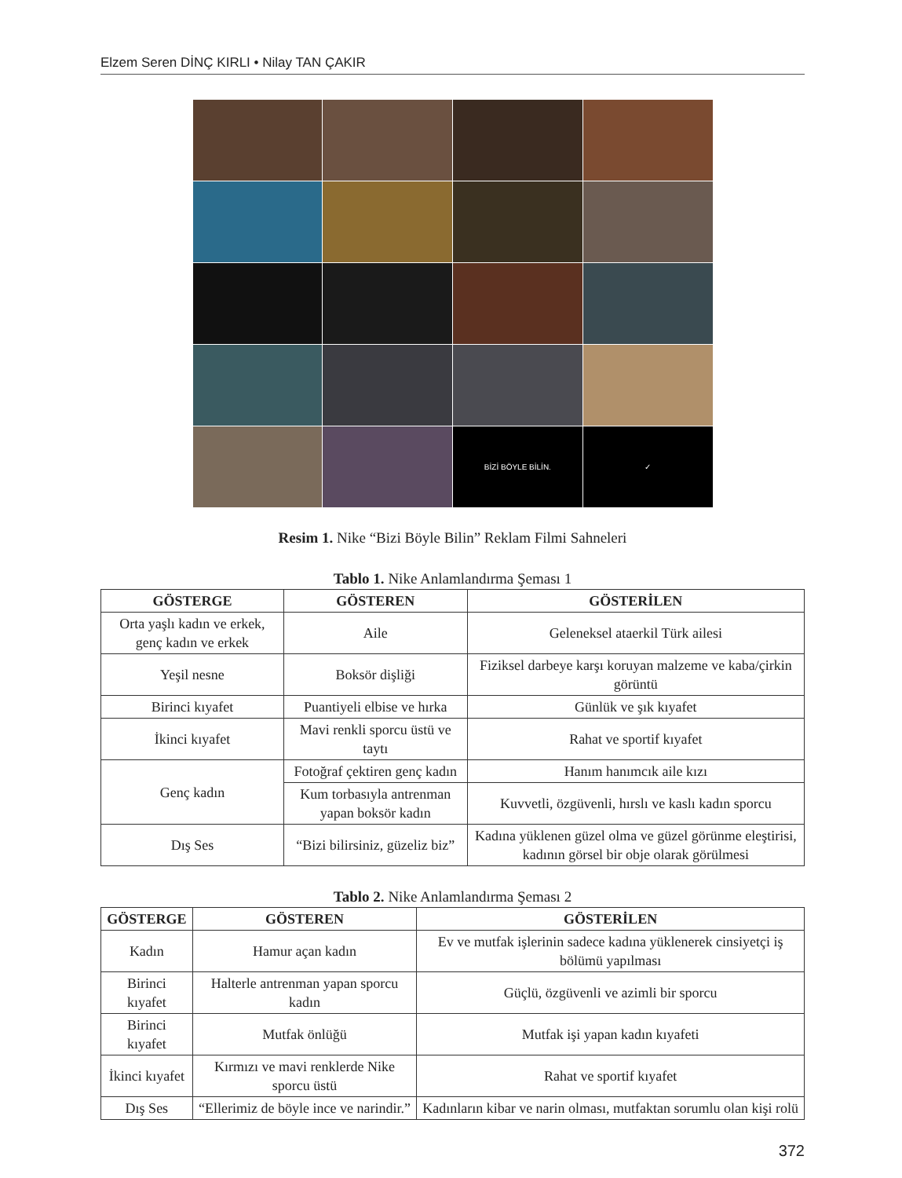Elzem Seren DİNÇ KIRLI • Nilay TAN ÇAKIR
BİZİ BÖYLE BİLİN.
✓
Resim 1. Nike “Bizi Böyle Bilin” Reklam Filmi Sahneleri
Tablo 1. Nike Anlamlandırma Şeması 1
| GÖSTERGE | GÖSTEREN | GÖSTERİLEN |
| --- | --- | --- |
| Orta yaşlı kadın ve erkek, genç kadın ve erkek | Aile | Geleneksel ataerkil Türk ailesi |
| Yeşil nesne | Boksör dişliği | Fiziksel darbeye karşı koruyan malzeme ve kaba/çirkin görüntü |
| Birinci kıyafet | Puantiyeli elbise ve hırka | Günlük ve şık kıyafet |
| İkinci kıyafet | Mavi renkli sporcu üstü ve taytı | Rahat ve sportif kıyafet |
| Genç kadın | Fotoğraf çektiren genç kadın | Hanım hanımcık aile kızı |
| | Kum torbasıyla antrenman yapan boksör kadın | Kuvvetli, özgüvenli, hırslı ve kaslı kadın sporcu |
| Dış Ses | “Bizi bilirsiniz, güzeliz biz” | Kadına yüklenen güzel olma ve güzel görünme eleştirisi, kadının görsel bir obje olarak görülmesi |
Tablo 2. Nike Anlamlandırma Şeması 2
| GÖSTERGE | GÖSTEREN | GÖSTERİLEN |
| --- | --- | --- |
| Kadın | Hamur açan kadın | Ev ve mutfak işlerinin sadece kadına yüklenerek cinsiyetçi iş bölümü yapılması |
| Birinci kıyafet | Halterle antrenman yapan sporcu kadın | Güçlü, özgüvenli ve azimli bir sporcu |
| Birinci kıyafet | Mutfak önlüğü | Mutfak işi yapan kadın kıyafeti |
| İkinci kıyafet | Kırmızı ve mavi renklerde Nike sporcu üstü | Rahat ve sportif kıyafet |
| Dış Ses | “Ellerimiz de böyle ince ve narindir.” | Kadınların kibar ve narin olması, mutfaktan sorumlu olan kişi rolü |
372